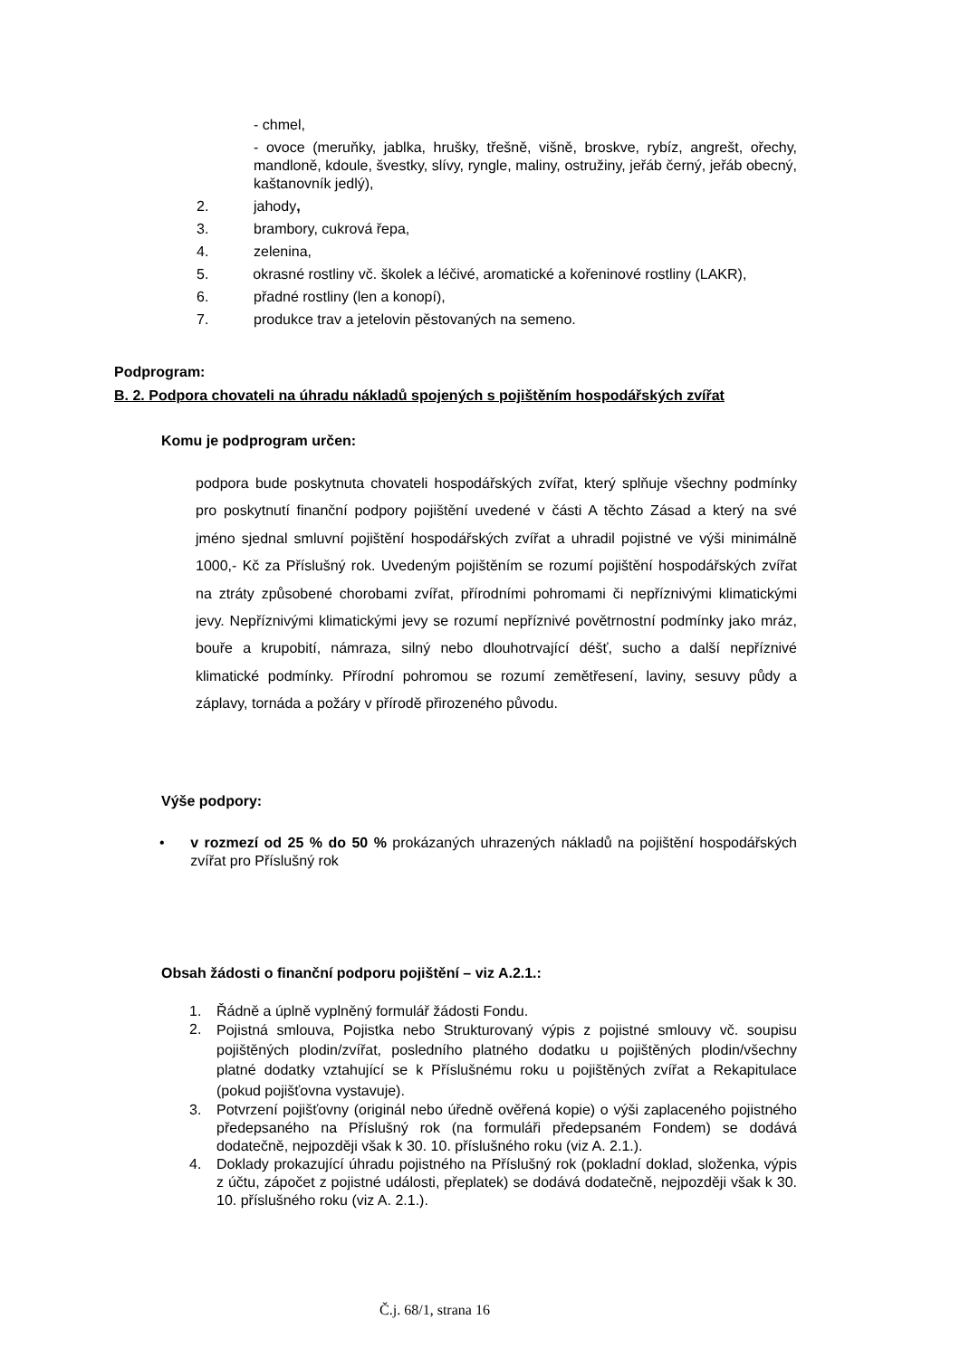- chmel,
- ovoce (meruňky, jablka, hrušky, třešně, višně, broskve, rybíz, angrešt, ořechy, mandloně, kdoule, švestky, slívy, ryngle, maliny, ostružiny, jeřáb černý, jeřáb obecný, kaštanovník jedlý),
2. jahody,
3. brambory, cukrová řepa,
4. zelenina,
5. okrasné rostliny vč. školek a léčivé, aromatické a kořeninové rostliny (LAKR),
6. přadné rostliny (len a konopí),
7. produkce trav a jetelovin pěstovaných na semeno.
Podprogram:
B. 2. Podpora chovateli na úhradu nákladů spojených s pojištěním hospodářských zvířat
Komu je podprogram určen:
podpora bude poskytnuta chovateli hospodářských zvířat, který splňuje všechny podmínky pro poskytnutí finanční podpory pojištění uvedené v části A těchto Zásad a který na své jméno sjednal smluvní pojištění hospodářských zvířat a uhradil pojistné ve výši minimálně 1000,- Kč za Příslušný rok. Uvedeným pojištěním se rozumí pojištění hospodářských zvířat na ztráty způsobené chorobami zvířat, přírodními pohromami či nepříznivými klimatickými jevy. Nepříznivými klimatickými jevy se rozumí nepříznivé povětrnostní podmínky jako mráz, bouře a krupobití, námraza, silný nebo dlouhotrvající déšť, sucho a další nepříznivé klimatické podmínky. Přírodní pohromou se rozumí zemětřesení, laviny, sesuvy půdy a záplavy, tornáda a požáry v přírodě přirozeného původu.
Výše podpory:
• v rozmezí od 25 % do 50 % prokázaných uhrazených nákladů na pojištění hospodářských zvířat pro Příslušný rok
Obsah žádosti o finanční podporu pojištění – viz A.2.1.:
1. Řádně a úplně vyplněný formulář žádosti Fondu.
2. Pojistná smlouva, Pojistka nebo Strukturovaný výpis z pojistné smlouvy vč. soupisu pojištěných plodin/zvířat, posledního platného dodatku u pojištěných plodin/všechny platné dodatky vztahující se k Příslušnému roku u pojištěných zvířat a Rekapitulace (pokud pojišťovna vystavuje).
3. Potvrzení pojišťovny (originál nebo úředně ověřená kopie) o výši zaplaceného pojistného předepsaného na Příslušný rok (na formuláři předepsaném Fondem) se dodává dodatečně, nejpozději však k 30. 10. příslušného roku (viz A. 2.1.).
4. Doklady prokazující úhradu pojistného na Příslušný rok (pokladní doklad, složenka, výpis z účtu, zápočet z pojistné události, přeplatek) se dodává dodatečně, nejpozději však k 30. 10. příslušného roku (viz A. 2.1.).
Č.j. 68/1, strana 16